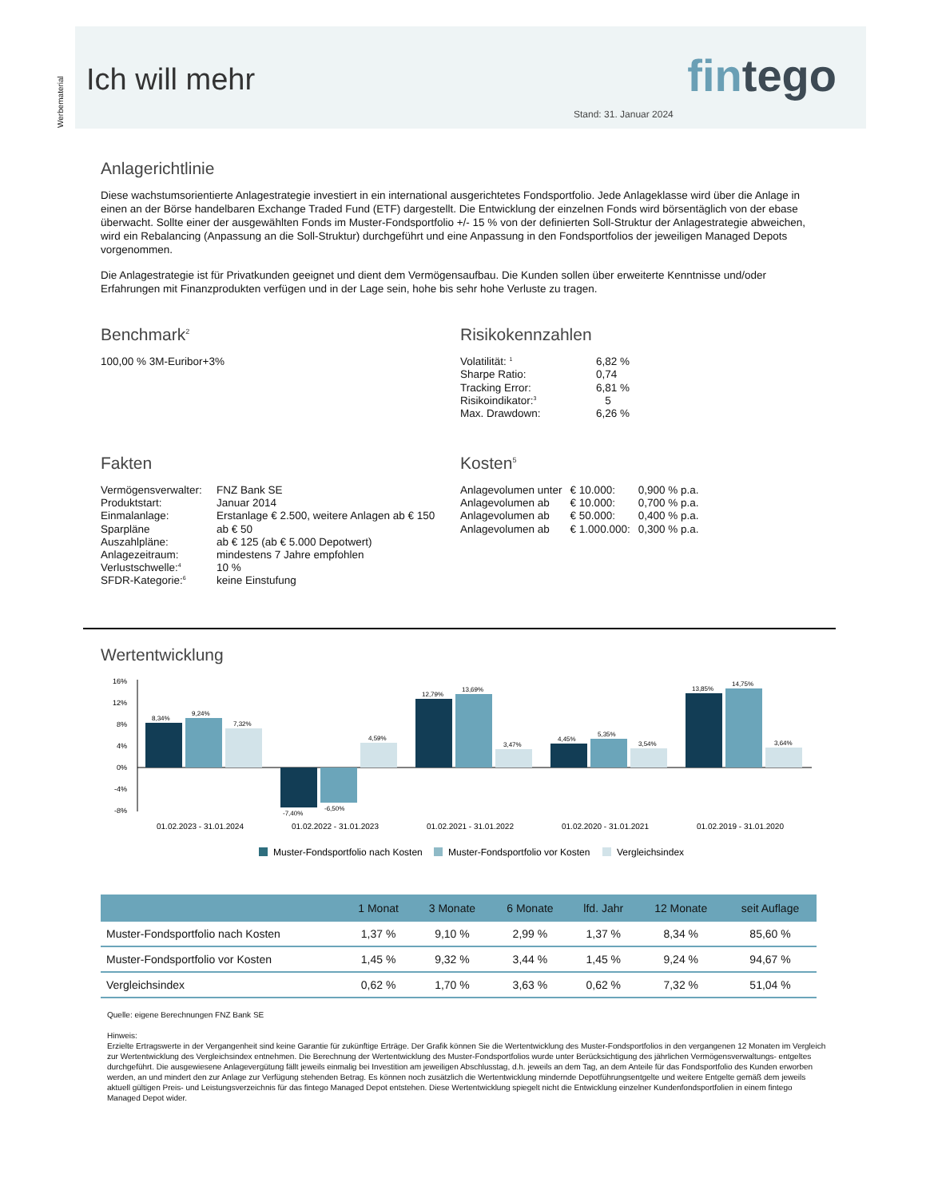Werbematerial
fintego
Stand: 31. Januar 2024
Ich will mehr
Anlagerichtlinie
Diese wachstumsorientierte Anlagestrategie investiert in ein international ausgerichtetes Fondsportfolio. Jede Anlageklasse wird über die Anlage in einen an der Börse handelbaren Exchange Traded Fund (ETF) dargestellt. Die Entwicklung der einzelnen Fonds wird börsentäglich von der ebase überwacht. Sollte einer der ausgewählten Fonds im Muster-Fondsportfolio +/- 15 % von der definierten Soll-Struktur der Anlagestrategie abweichen, wird ein Rebalancing (Anpassung an die Soll-Struktur) durchgeführt und eine Anpassung in den Fondsportfolios der jeweiligen Managed Depots vorgenommen.
Die Anlagestrategie ist für Privatkunden geeignet und dient dem Vermögensaufbau. Die Kunden sollen über erweiterte Kenntnisse und/oder Erfahrungen mit Finanzprodukten verfügen und in der Lage sein, hohe bis sehr hohe Verluste zu tragen.
Benchmark<sup>2</sup>
100,00 % 3M-Euribor+3%
Risikokennzahlen
| Volatilität: <sup>1</sup> | 6,82 % |
| Sharpe Ratio: | 0,74 |
| Tracking Error: | 6,81 % |
| Risikoindikator:<sup>3</sup> | 5 |
| Max. Drawdown: | 6,26 % |
Fakten
| Vermögensverwalter: | FNZ Bank SE |
| Produktstart: | Januar 2014 |
| Einmalanlage: | Erstanlage € 2.500, weitere Anlagen ab € 150 |
| Sparpläne | ab € 50 |
| Auszahlpläne: | ab € 125 (ab € 5.000 Depotwert) |
| Anlagezeitraum: | mindestens 7 Jahre empfohlen |
| Verlustschwelle:<sup>4</sup> | 10 % |
| SFDR-Kategorie:<sup>6</sup> | keine Einstufung |
Kosten<sup>5</sup>
| Anlagevolumen unter | € 10.000: | 0,900 % p.a. |
| Anlagevolumen ab | € 10.000: | 0,700 % p.a. |
| Anlagevolumen ab | € 50.000: | 0,400 % p.a. |
| Anlagevolumen ab | € 1.000.000: | 0,300 % p.a. |
Wertentwicklung
16%
12%
8%
4%
0%
-4%
-8%
8,34%
9,24%
7,32%
-7,40%
-6,50%
4,59%
12,79%
13,69%
3,47%
4,45%
5,35%
3,54%
13,85%
14,75%
3,64%
01.02.2023 - 31.01.2024
01.02.2022 - 31.01.2023
01.02.2021 - 31.01.2022
01.02.2020 - 31.01.2021
01.02.2019 - 31.01.2020
Muster-Fondsportfolio nach Kosten
Muster-Fondsportfolio vor Kosten
Vergleichsindex
| | 1 Monat | 3 Monate | 6 Monate | lfd. Jahr | 12 Monate | seit Auflage |
| --- | --- | --- | --- | --- | --- | --- |
| Muster-Fondsportfolio nach Kosten | 1,37 % | 9,10 % | 2,99 % | 1,37 % | 8,34 % | 85,60 % |
| Muster-Fondsportfolio vor Kosten | 1,45 % | 9,32 % | 3,44 % | 1,45 % | 9,24 % | 94,67 % |
| Vergleichsindex | 0,62 % | 1,70 % | 3,63 % | 0,62 % | 7,32 % | 51,04 % |
Quelle: eigene Berechnungen FNZ Bank SE
Hinweis:
Erzielte Ertragswerte in der Vergangenheit sind keine Garantie für zukünftige Erträge. Der Grafik können Sie die Wertentwicklung des Muster-Fondsportfolios in den vergangenen 12 Monaten im Vergleich zur Wertentwicklung des Vergleichsindex entnehmen. Die Berechnung der Wertentwicklung des Muster-Fondsportfolios wurde unter Berücksichtigung des jährlichen Vermögensverwaltungs- entgeltes durchgeführt. Die ausgewiesene Anlagevergütung fällt jeweils einmalig bei Investition am jeweiligen Abschlusstag, d.h. jeweils an dem Tag, an dem Anteile für das Fondsportfolio des Kunden erworben werden, an und mindert den zur Anlage zur Verfügung stehenden Betrag. Es können noch zusätzlich die Wertentwicklung mindernde Depotführungsentgelte und weitere Entgelte gemäß dem jeweils aktuell gültigen Preis- und Leistungsverzeichnis für das fintego Managed Depot entstehen. Diese Wertentwicklung spiegelt nicht die Entwicklung einzelner Kundenfondsportfolien in einem fintego Managed Depot wider.